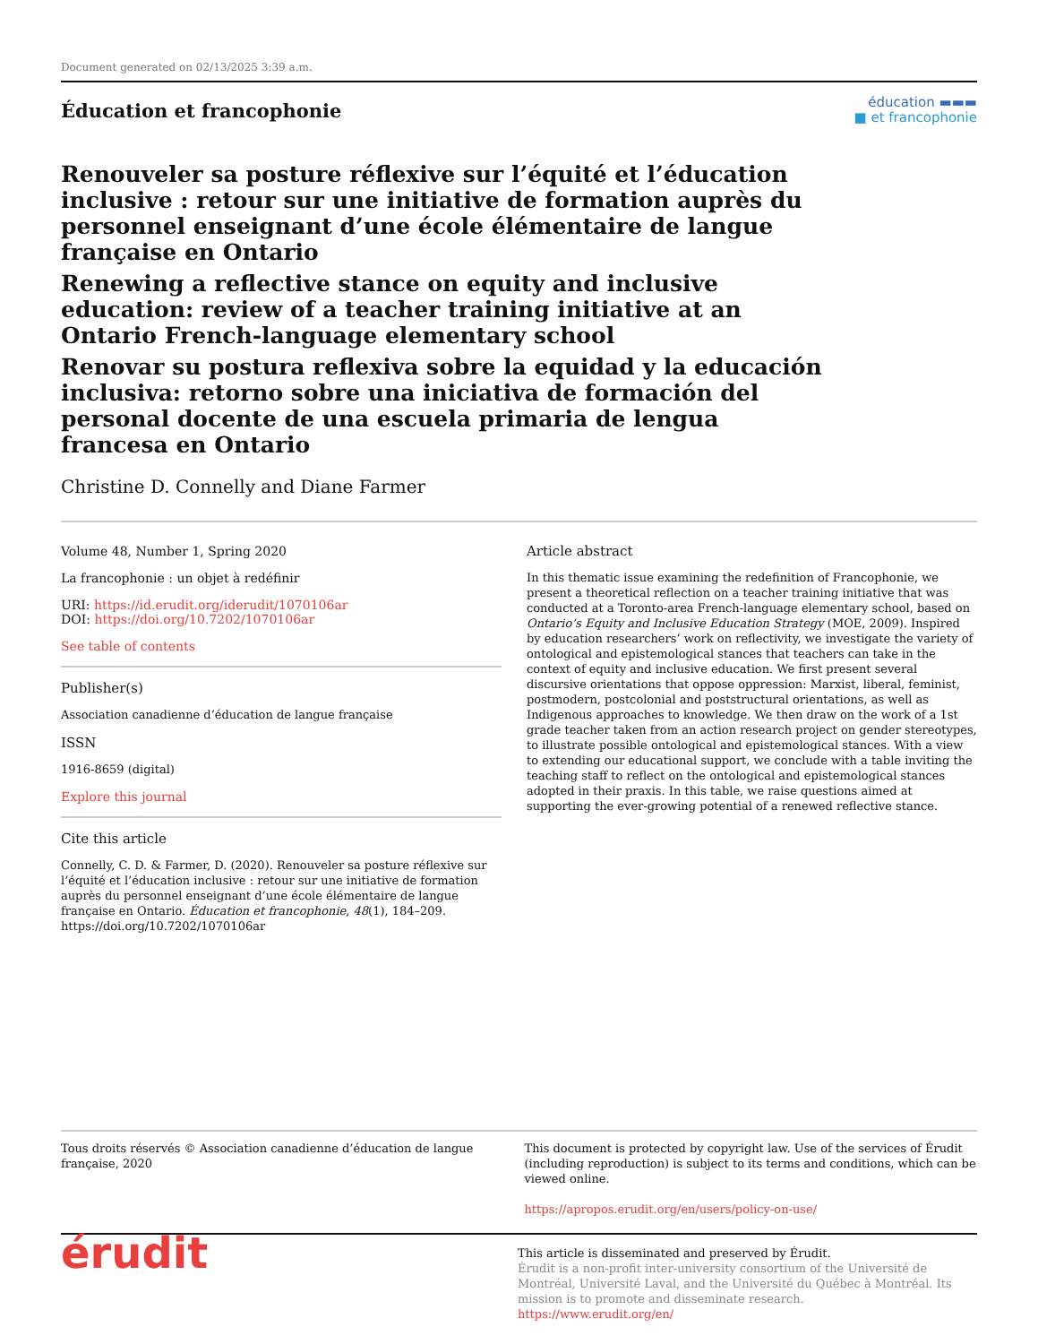Document generated on 02/13/2025 3:39 a.m.
Éducation et francophonie
éducation ▬▬▬
■ et francophonie
Renouveler sa posture réflexive sur l’équité et l’éducation inclusive : retour sur une initiative de formation auprès du personnel enseignant d’une école élémentaire de langue française en Ontario
Renewing a reflective stance on equity and inclusive education: review of a teacher training initiative at an Ontario French-language elementary school
Renovar su postura reflexiva sobre la equidad y la educación inclusiva: retorno sobre una iniciativa de formación del personal docente de una escuela primaria de lengua francesa en Ontario
Christine D. Connelly and Diane Farmer
Volume 48, Number 1, Spring 2020
La francophonie : un objet à redéfinir
URI: https://id.erudit.org/iderudit/1070106ar
DOI: https://doi.org/10.7202/1070106ar
See table of contents
Publisher(s)
Association canadienne d’éducation de langue française
ISSN
1916-8659 (digital)
Explore this journal
Cite this article
Connelly, C. D. & Farmer, D. (2020). Renouveler sa posture réflexive sur l’équité et l’éducation inclusive : retour sur une initiative de formation auprès du personnel enseignant d’une école élémentaire de langue française en Ontario. Éducation et francophonie, 48(1), 184–209. https://doi.org/10.7202/1070106ar
Article abstract
In this thematic issue examining the redefinition of Francophonie, we present a theoretical reflection on a teacher training initiative that was conducted at a Toronto-area French-language elementary school, based on Ontario’s Equity and Inclusive Education Strategy (MOE, 2009). Inspired by education researchers’ work on reflectivity, we investigate the variety of ontological and epistemological stances that teachers can take in the context of equity and inclusive education. We first present several discursive orientations that oppose oppression: Marxist, liberal, feminist, postmodern, postcolonial and poststructural orientations, as well as Indigenous approaches to knowledge. We then draw on the work of a 1st grade teacher taken from an action research project on gender stereotypes, to illustrate possible ontological and epistemological stances. With a view to extending our educational support, we conclude with a table inviting the teaching staff to reflect on the ontological and epistemological stances adopted in their praxis. In this table, we raise questions aimed at supporting the ever-growing potential of a renewed reflective stance.
Tous droits réservés © Association canadienne d’éducation de langue française, 2020
This document is protected by copyright law. Use of the services of Érudit (including reproduction) is subject to its terms and conditions, which can be viewed online.
https://apropos.erudit.org/en/users/policy-on-use/
érudit
This article is disseminated and preserved by Érudit.
Érudit is a non-profit inter-university consortium of the Université de Montréal, Université Laval, and the Université du Québec à Montréal. Its mission is to promote and disseminate research.
https://www.erudit.org/en/